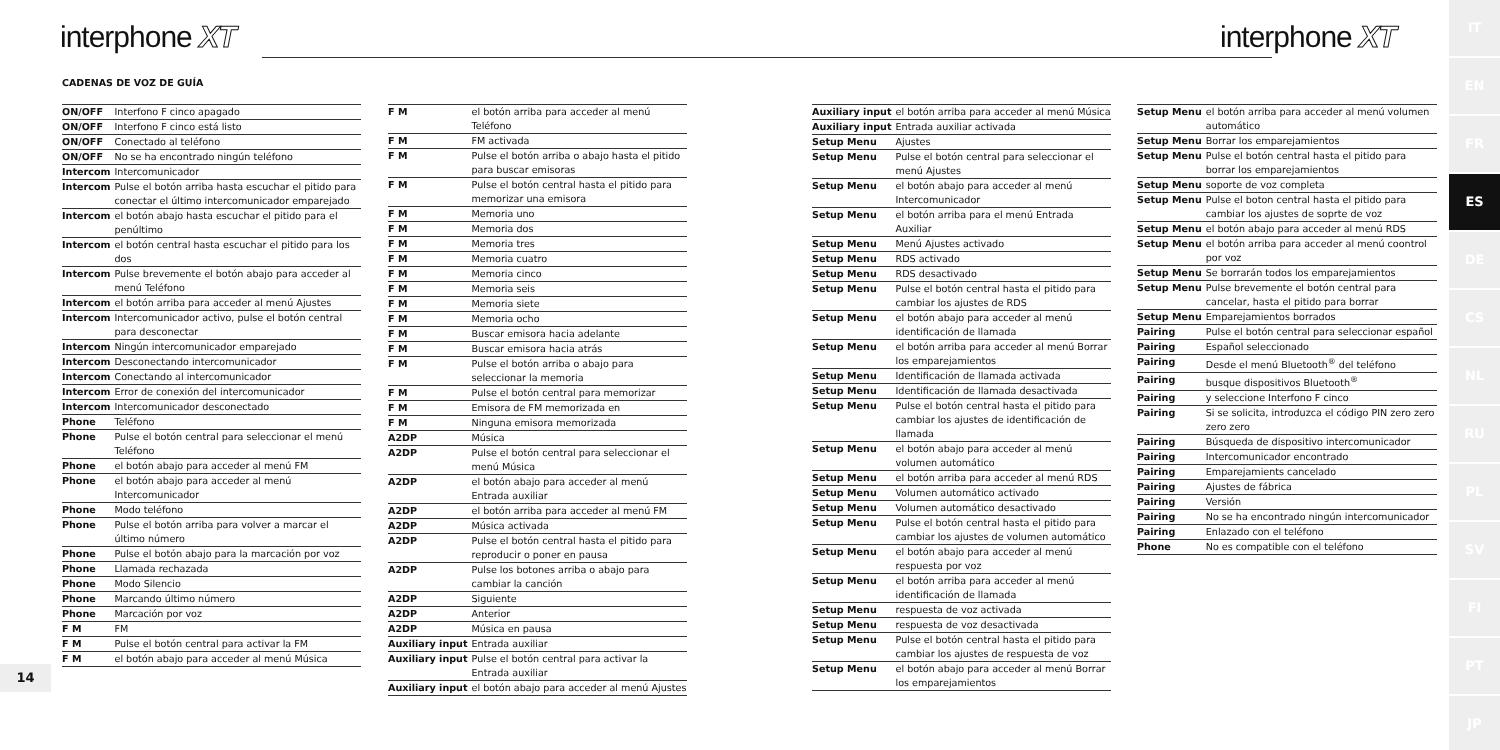interphone XT interphone XT
CADENAS DE VOZ DE GUÍA
| ON/OFF | Interfono F cinco apagado |
| ON/OFF | Interfono F cinco está listo |
| ON/OFF | Conectado al teléfono |
| ON/OFF | No se ha encontrado ningún teléfono |
| Intercom | Intercomunicador |
| Intercom | Pulse el botón arriba hasta escuchar el pitido para conectar el último intercomunicador emparejado |
| Intercom | el botón abajo hasta escuchar el pitido para el penúltimo |
| Intercom | el botón central hasta escuchar el pitido para los dos |
| Intercom | Pulse brevemente el botón abajo para acceder al menú Teléfono |
| Intercom | el botón arriba para acceder al menú Ajustes |
| Intercom | Intercomunicador activo, pulse el botón central para desconectar |
| Intercom | Ningún intercomunicador emparejado |
| Intercom | Desconectando intercomunicador |
| Intercom | Conectando al intercomunicador |
| Intercom | Error de conexión del intercomunicador |
| Intercom | Intercomunicador desconectado |
| Phone | Teléfono |
| Phone | Pulse el botón central para seleccionar el menú Teléfono |
| Phone | el botón abajo para acceder al menú FM |
| Phone | el botón abajo para acceder al menú Intercomunicador |
| Phone | Modo teléfono |
| Phone | Pulse el botón arriba para volver a marcar el último número |
| Phone | Pulse el botón abajo para la marcación por voz |
| Phone | Llamada rechazada |
| Phone | Modo Silencio |
| Phone | Marcando último número |
| Phone | Marcación por voz |
| F M | FM |
| F M | Pulse el botón central para activar la FM |
| F M | el botón abajo para acceder al menú Música |
| F M | el botón arriba para acceder al menú Teléfono |
| F M | FM activada |
| F M | Pulse el botón arriba o abajo hasta el pitido para buscar emisoras |
| F M | Pulse el botón central hasta el pitido para memorizar una emisora |
| F M | Memoria uno |
| F M | Memoria dos |
| F M | Memoria tres |
| F M | Memoria cuatro |
| F M | Memoria cinco |
| F M | Memoria seis |
| F M | Memoria siete |
| F M | Memoria ocho |
| F M | Buscar emisora hacia adelante |
| F M | Buscar emisora hacia atrás |
| F M | Pulse el botón arriba o abajo para seleccionar la memoria |
| F M | Pulse el botón central para memorizar |
| F M | Emisora de FM memorizada en |
| F M | Ninguna emisora memorizada |
| A2DP | Música |
| A2DP | Pulse el botón central para seleccionar el menú Música |
| A2DP | el botón abajo para acceder al menú Entrada auxiliar |
| A2DP | el botón arriba para acceder al menú FM |
| A2DP | Música activada |
| A2DP | Pulse el botón central hasta el pitido para reproducir o poner en pausa |
| A2DP | Pulse los botones arriba o abajo para cambiar la canción |
| A2DP | Siguiente |
| A2DP | Anterior |
| A2DP | Música en pausa |
| Auxiliary input | Entrada auxiliar |
| Auxiliary input | Pulse el botón central para activar la Entrada auxiliar |
| Auxiliary input | el botón abajo para acceder al menú Ajustes |
| Auxiliary input | el botón arriba para acceder al menú Música |
| Auxiliary input | Entrada auxiliar activada |
| Setup Menu | Ajustes |
| Setup Menu | Pulse el botón central para seleccionar el menú Ajustes |
| Setup Menu | el botón abajo para acceder al menú Intercomunicador |
| Setup Menu | el botón arriba para el menú Entrada Auxiliar |
| Setup Menu | Menú Ajustes activado |
| Setup Menu | RDS activado |
| Setup Menu | RDS desactivado |
| Setup Menu | Pulse el botón central hasta el pitido para cambiar los ajustes de RDS |
| Setup Menu | el botón abajo para acceder al menú identificación de llamada |
| Setup Menu | el botón arriba para acceder al menú Borrar los emparejamientos |
| Setup Menu | Identificación de llamada activada |
| Setup Menu | Identificación de llamada desactivada |
| Setup Menu | Pulse el botón central hasta el pitido para cambiar los ajustes de identificación de llamada |
| Setup Menu | el botón abajo para acceder al menú volumen automático |
| Setup Menu | el botón arriba para acceder al menú RDS |
| Setup Menu | Volumen automático activado |
| Setup Menu | Volumen automático desactivado |
| Setup Menu | Pulse el botón central hasta el pitido para cambiar los ajustes de volumen automático |
| Setup Menu | el botón abajo para acceder al menú respuesta por voz |
| Setup Menu | el botón arriba para acceder al menú identificación de llamada |
| Setup Menu | respuesta de voz activada |
| Setup Menu | respuesta de voz desactivada |
| Setup Menu | Pulse el botón central hasta el pitido para cambiar los ajustes de respuesta de voz |
| Setup Menu | el botón abajo para acceder al menú Borrar los emparejamientos |
| Setup Menu | el botón arriba para acceder al menú volumen automático |
| Setup Menu | Borrar los emparejamientos |
| Setup Menu | Pulse el botón central hasta el pitido para borrar los emparejamientos |
| Setup Menu | soporte de voz completa |
| Setup Menu | Pulse el boton central hasta el pitido para cambiar los ajustes de soprte de voz |
| Setup Menu | el botón abajo para acceder al menú RDS |
| Setup Menu | el botón arriba para acceder al menú coontrol por voz |
| Setup Menu | Se borrarán todos los emparejamientos |
| Setup Menu | Pulse brevemente el botón central para cancelar, hasta el pitido para borrar |
| Setup Menu | Emparejamientos borrados |
| Pairing | Pulse el botón central para seleccionar español |
| Pairing | Español seleccionado |
| Pairing | Desde el menú Bluetooth<sup>®</sup> del teléfono |
| Pairing | busque dispositivos Bluetooth<sup>®</sup> |
| Pairing | y seleccione Interfono F cinco |
| Pairing | Si se solicita, introduzca el código PIN zero zero zero zero |
| Pairing | Búsqueda de dispositivo intercomunicador |
| Pairing | Intercomunicador encontrado |
| Pairing | Emparejamients cancelado |
| Pairing | Ajustes de fábrica |
| Pairing | Versión |
| Pairing | No se ha encontrado ningún intercomunicador |
| Pairing | Enlazado con el teléfono |
| Phone | No es compatible con el teléfono |
14
IT
EN
FR
ES
DE
CS
NL
RU
PL
SV
FI
PT
JP